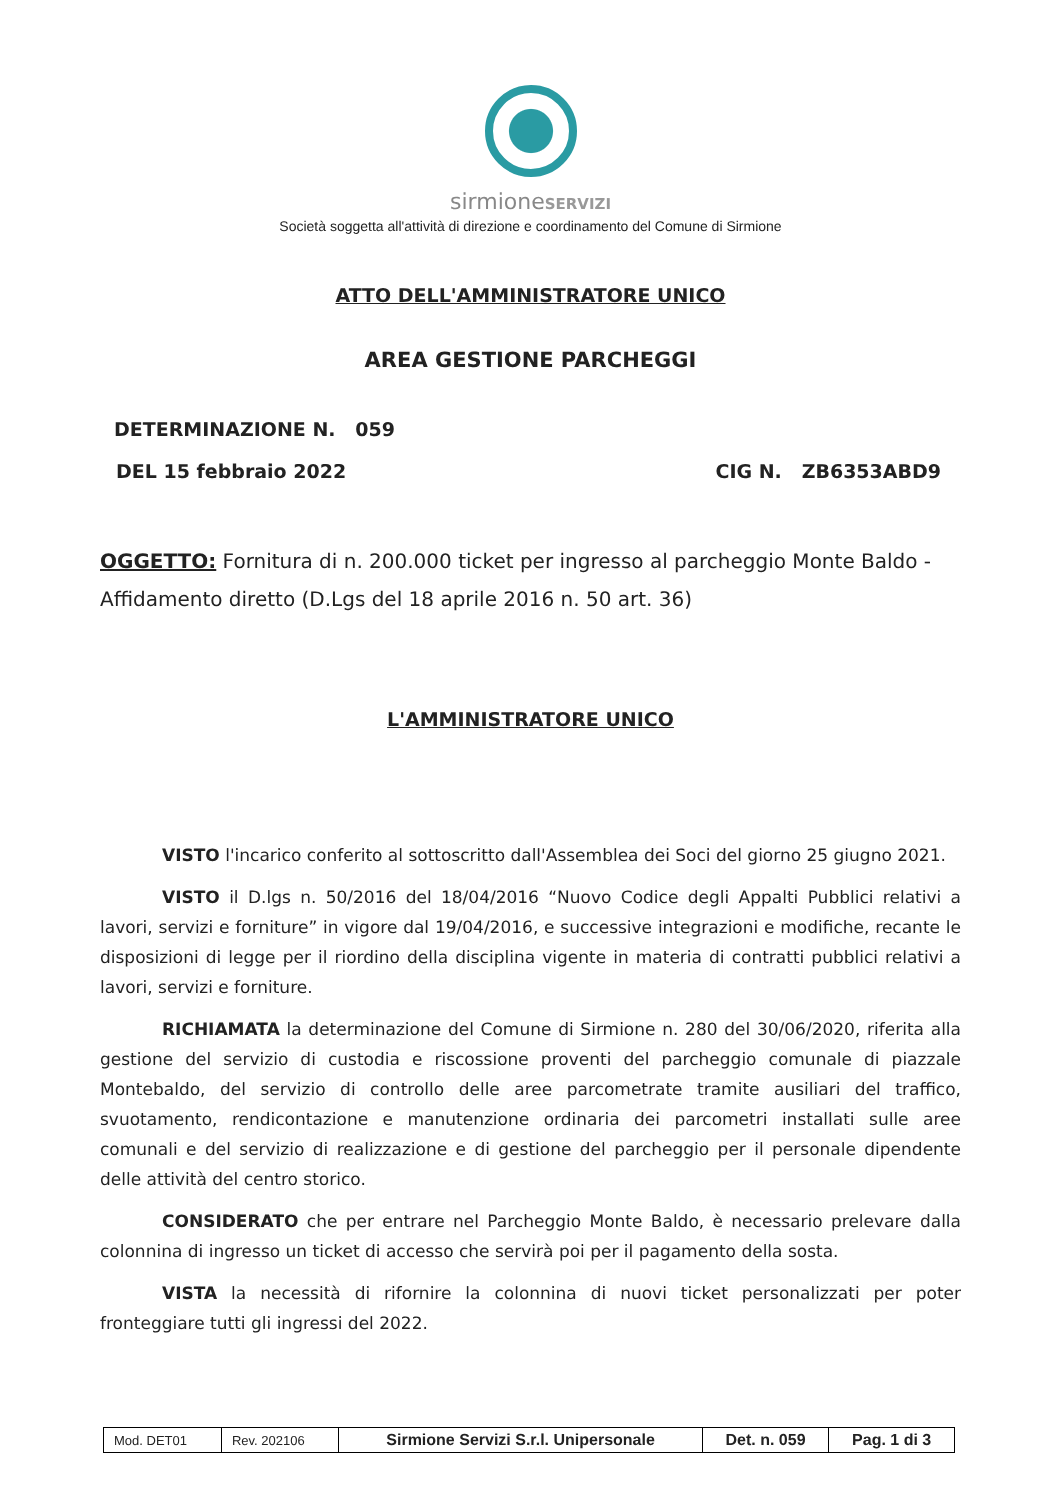sirmioneSERVIZI
Società soggetta all'attività di direzione e coordinamento del Comune di Sirmione
ATTO DELL'AMMINISTRATORE UNICO
AREA GESTIONE PARCHEGGI
DETERMINAZIONE N. 059
DEL 15 febbraio 2022 CIG N. ZB6353ABD9
OGGETTO: Fornitura di n. 200.000 ticket per ingresso al parcheggio Monte Baldo - Affidamento diretto (D.Lgs del 18 aprile 2016 n. 50 art. 36)
L'AMMINISTRATORE UNICO
VISTO l'incarico conferito al sottoscritto dall'Assemblea dei Soci del giorno 25 giugno 2021.
VISTO il D.lgs n. 50/2016 del 18/04/2016 “Nuovo Codice degli Appalti Pubblici relativi a lavori, servizi e forniture” in vigore dal 19/04/2016, e successive integrazioni e modifiche, recante le disposizioni di legge per il riordino della disciplina vigente in materia di contratti pubblici relativi a lavori, servizi e forniture.
RICHIAMATA la determinazione del Comune di Sirmione n. 280 del 30/06/2020, riferita alla gestione del servizio di custodia e riscossione proventi del parcheggio comunale di piazzale Montebaldo, del servizio di controllo delle aree parcometrate tramite ausiliari del traffico, svuotamento, rendicontazione e manutenzione ordinaria dei parcometri installati sulle aree comunali e del servizio di realizzazione e di gestione del parcheggio per il personale dipendente delle attività del centro storico.
CONSIDERATO che per entrare nel Parcheggio Monte Baldo, è necessario prelevare dalla colonnina di ingresso un ticket di accesso che servirà poi per il pagamento della sosta.
VISTA la necessità di rifornire la colonnina di nuovi ticket personalizzati per poter fronteggiare tutti gli ingressi del 2022.
| Mod. DET01 | Rev. 202106 | Sirmione Servizi S.r.l. Unipersonale | Det. n. 059 | Pag. 1 di 3 |